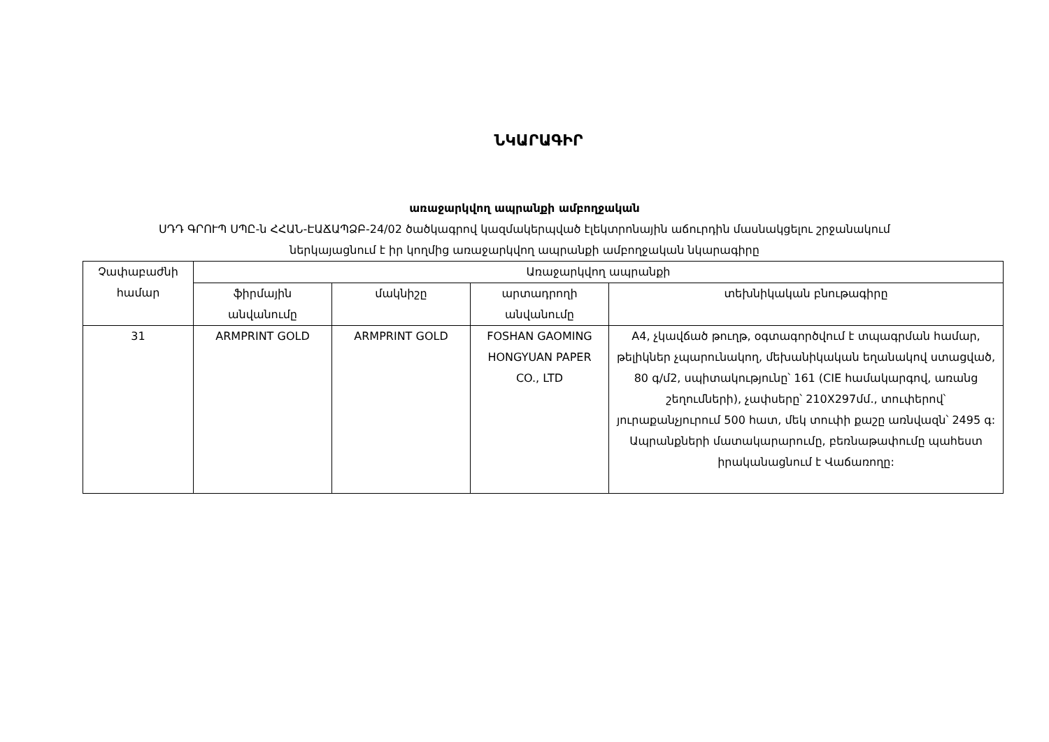ՆԿԱՐԱԳԻՐ
առաջարկվող ապրանքի ամբողջական
ՍԴԴ ԳՐՈՒՊ ՍՊԸ-ն ՀՀԱՆ-ԷԱՃԱՊՁԲ-24/02 ծածկագրով կազմակերպված էլեկտրոնային աճուրդին մասնակցելու շրջանակում
ներկայացնում է իր կողմից առաջարկվող ապրանքի ամբողջական նկարագիրը
| Չափաբաժնի համար | Առաջարկվող ապրանքի | | | |
| --- | --- | --- | --- | --- |
| | ֆիրմային անվանումը | մակնիշը | արտադրողի անվանումը | տեխնիկական բնութագիրը |
| 31 | ARMPRINT GOLD | ARMPRINT GOLD | FOSHAN GAOMING HONGYUAN PAPER CO., LTD | A4, չկավճած թուղթ, օգտագործվում է տպագրման համար, թելիկներ չպարունակող, մեխանիկական եղանակով ստացված, 80 գ/մ2, սպիտակությունը՝ 161 (CIE համակարգով, առանց շեղումների), չափսերը՝ 210X297մմ., տուփերով՝ յուրաքանչյուրում 500 հատ, մեկ տուփի քաշը առնվազն՝ 2495 գ: Ապրանքների մատակարարումը, բեռնաթափումը պահեստ իրականացնում է Վաճառողը: |